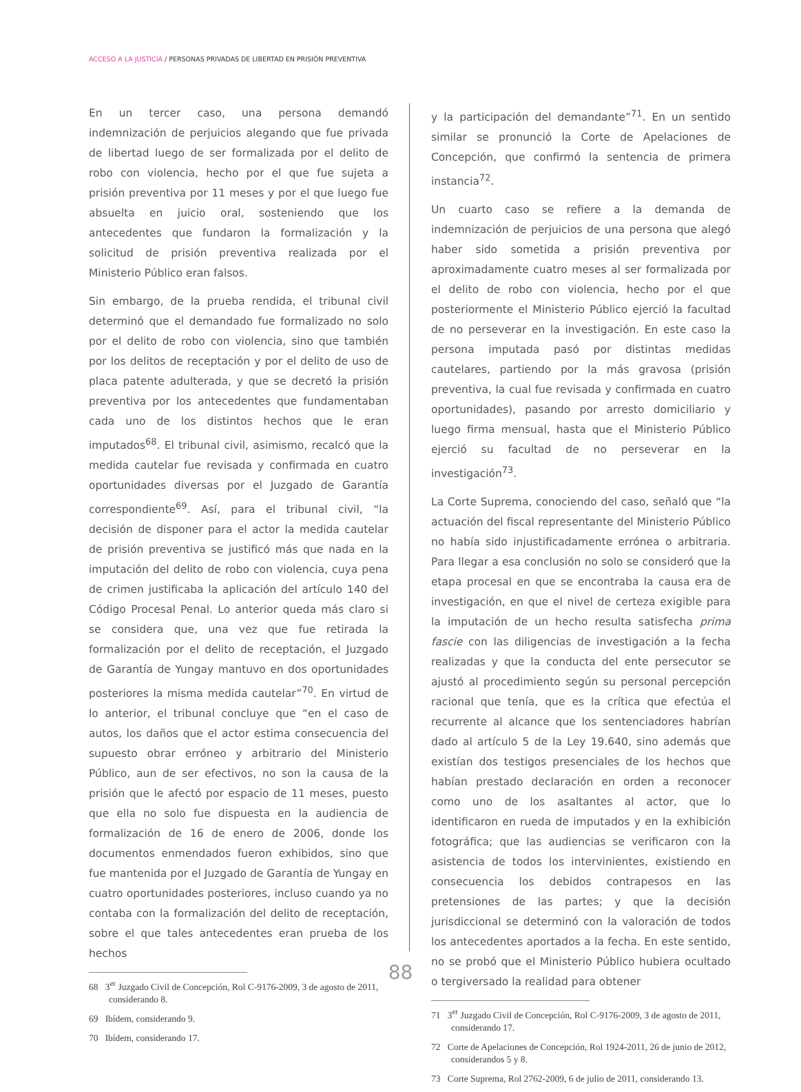ACCESO A LA JUSTICIA / PERSONAS PRIVADAS DE LIBERTAD EN PRISIÓN PREVENTIVA
En un tercer caso, una persona demandó indemnización de perjuicios alegando que fue privada de libertad luego de ser formalizada por el delito de robo con violencia, hecho por el que fue sujeta a prisión preventiva por 11 meses y por el que luego fue absuelta en juicio oral, sosteniendo que los antecedentes que fundaron la formalización y la solicitud de prisión preventiva realizada por el Ministerio Público eran falsos.
Sin embargo, de la prueba rendida, el tribunal civil determinó que el demandado fue formalizado no solo por el delito de robo con violencia, sino que también por los delitos de receptación y por el delito de uso de placa patente adulterada, y que se decretó la prisión preventiva por los antecedentes que fundamentaban cada uno de los distintos hechos que le eran imputados<sup>68</sup>. El tribunal civil, asimismo, recalcó que la medida cautelar fue revisada y confirmada en cuatro oportunidades diversas por el Juzgado de Garantía correspondiente<sup>69</sup>. Así, para el tribunal civil, “la decisión de disponer para el actor la medida cautelar de prisión preventiva se justificó más que nada en la imputación del delito de robo con violencia, cuya pena de crimen justificaba la aplicación del artículo 140 del Código Procesal Penal. Lo anterior queda más claro si se considera que, una vez que fue retirada la formalización por el delito de receptación, el Juzgado de Garantía de Yungay mantuvo en dos oportunidades posteriores la misma medida cautelar”<sup>70</sup>. En virtud de lo anterior, el tribunal concluye que “en el caso de autos, los daños que el actor estima consecuencia del supuesto obrar erróneo y arbitrario del Ministerio Público, aun de ser efectivos, no son la causa de la prisión que le afectó por espacio de 11 meses, puesto que ella no solo fue dispuesta en la audiencia de formalización de 16 de enero de 2006, donde los documentos enmendados fueron exhibidos, sino que fue mantenida por el Juzgado de Garantía de Yungay en cuatro oportunidades posteriores, incluso cuando ya no contaba con la formalización del delito de receptación, sobre el que tales antecedentes eran prueba de los hechos
68 3<sup>er</sup> Juzgado Civil de Concepción, Rol C-9176-2009, 3 de agosto de 2011, considerando 8.
69 Ibídem, considerando 9.
70 Ibídem, considerando 17.
y la participación del demandante”<sup>71</sup>. En un sentido similar se pronunció la Corte de Apelaciones de Concepción, que confirmó la sentencia de primera instancia<sup>72</sup>.
Un cuarto caso se refiere a la demanda de indemnización de perjuicios de una persona que alegó haber sido sometida a prisión preventiva por aproximadamente cuatro meses al ser formalizada por el delito de robo con violencia, hecho por el que posteriormente el Ministerio Público ejerció la facultad de no perseverar en la investigación. En este caso la persona imputada pasó por distintas medidas cautelares, partiendo por la más gravosa (prisión preventiva, la cual fue revisada y confirmada en cuatro oportunidades), pasando por arresto domiciliario y luego firma mensual, hasta que el Ministerio Público ejerció su facultad de no perseverar en la investigación<sup>73</sup>.
La Corte Suprema, conociendo del caso, señaló que “la actuación del fiscal representante del Ministerio Público no había sido injustificadamente errónea o arbitraria. Para llegar a esa conclusión no solo se consideró que la etapa procesal en que se encontraba la causa era de investigación, en que el nivel de certeza exigible para la imputación de un hecho resulta satisfecha prima fascie con las diligencias de investigación a la fecha realizadas y que la conducta del ente persecutor se ajustó al procedimiento según su personal percepción racional que tenía, que es la crítica que efectúa el recurrente al alcance que los sentenciadores habrían dado al artículo 5 de la Ley 19.640, sino además que existían dos testigos presenciales de los hechos que habían prestado declaración en orden a reconocer como uno de los asaltantes al actor, que lo identificaron en rueda de imputados y en la exhibición fotográfica; que las audiencias se verificaron con la asistencia de todos los intervinientes, existiendo en consecuencia los debidos contrapesos en las pretensiones de las partes; y que la decisión jurisdiccional se determinó con la valoración de todos los antecedentes aportados a la fecha. En este sentido, no se probó que el Ministerio Público hubiera ocultado o tergiversado la realidad para obtener
71 3<sup>er</sup> Juzgado Civil de Concepción, Rol C-9176-2009, 3 de agosto de 2011, considerando 17.
72 Corte de Apelaciones de Concepción, Rol 1924-2011, 26 de junio de 2012, considerandos 5 y 8.
73 Corte Suprema, Rol 2762-2009, 6 de julio de 2011, considerando 13.
88